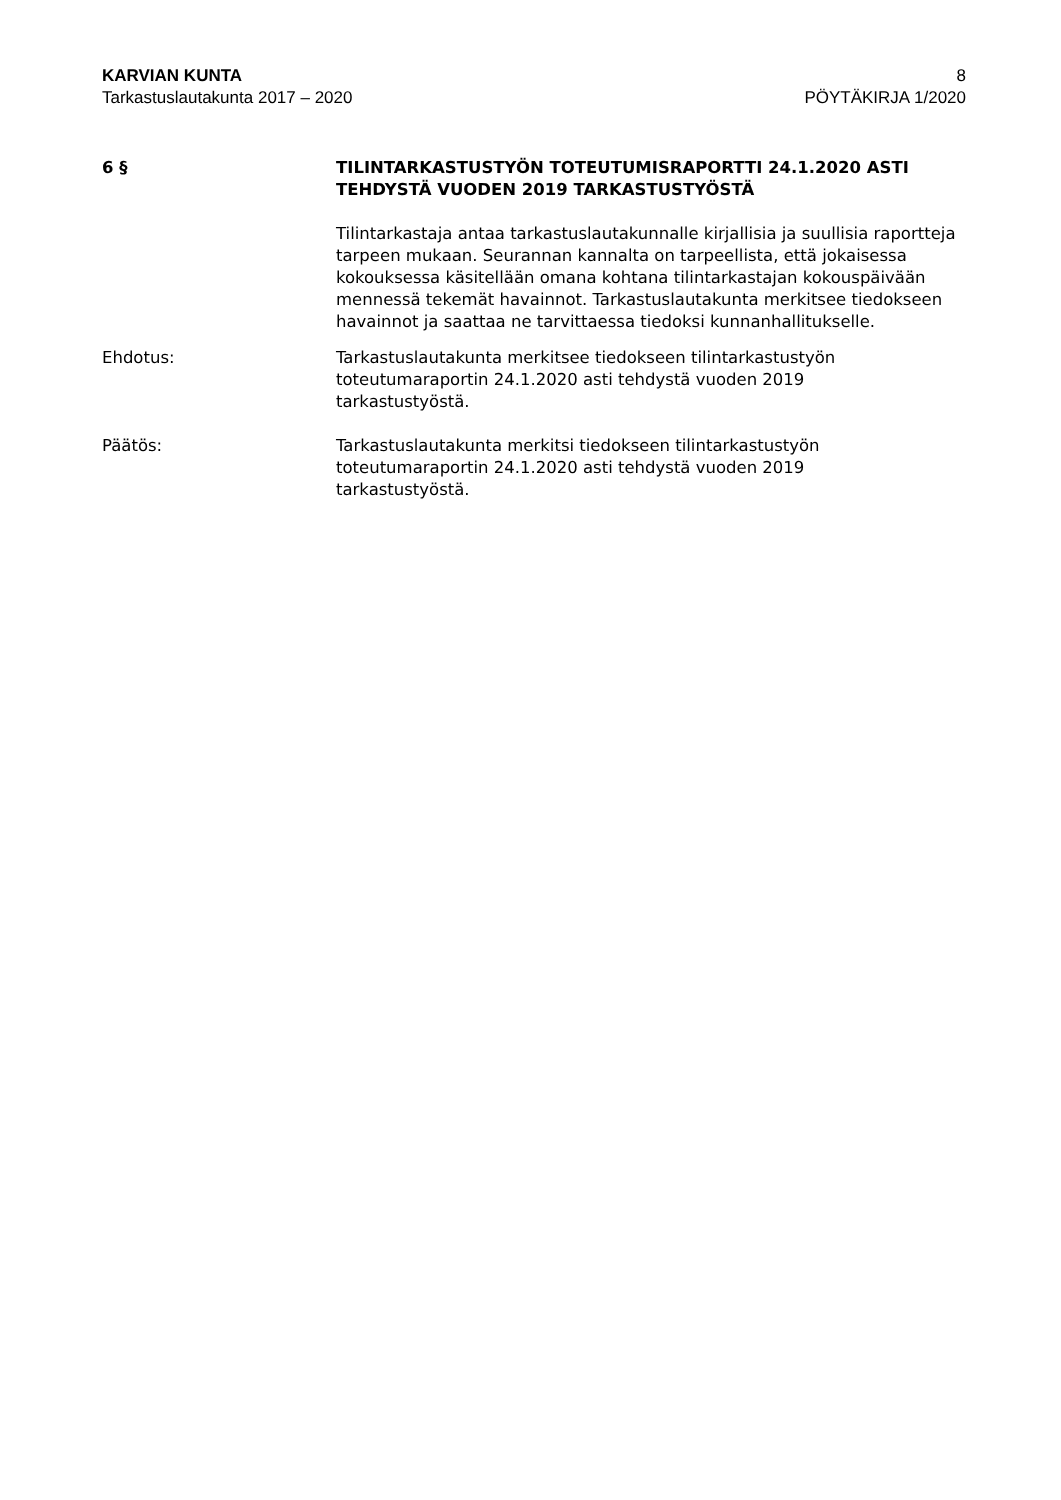KARVIAN KUNTA 8
Tarkastuslautakunta 2017 – 2020 PÖYTÄKIRJA 1/2020
6 § TILINTARKASTUSTYÖN TOTEUTUMISRAPORTTI 24.1.2020 ASTI TEHDYSTÄ VUODEN 2019 TARKASTUSTYÖSTÄ
Tilintarkastaja antaa tarkastuslautakunnalle kirjallisia ja suullisia raportteja tarpeen mukaan. Seurannan kannalta on tarpeellista, että jokaisessa kokouksessa käsitellään omana kohtana tilintarkastajan kokouspäivään mennessä tekemät havainnot. Tarkastuslautakunta merkitsee tiedokseen havainnot ja saattaa ne tarvittaessa tiedoksi kunnanhallitukselle.
Ehdotus: Tarkastuslautakunta merkitsee tiedokseen tilintarkastustyön
toteutumaraportin 24.1.2020 asti tehdystä vuoden 2019
tarkastustyöstä.
Päätös: Tarkastuslautakunta merkitsi tiedokseen tilintarkastustyön
toteutumaraportin 24.1.2020 asti tehdystä vuoden 2019
tarkastustyöstä.